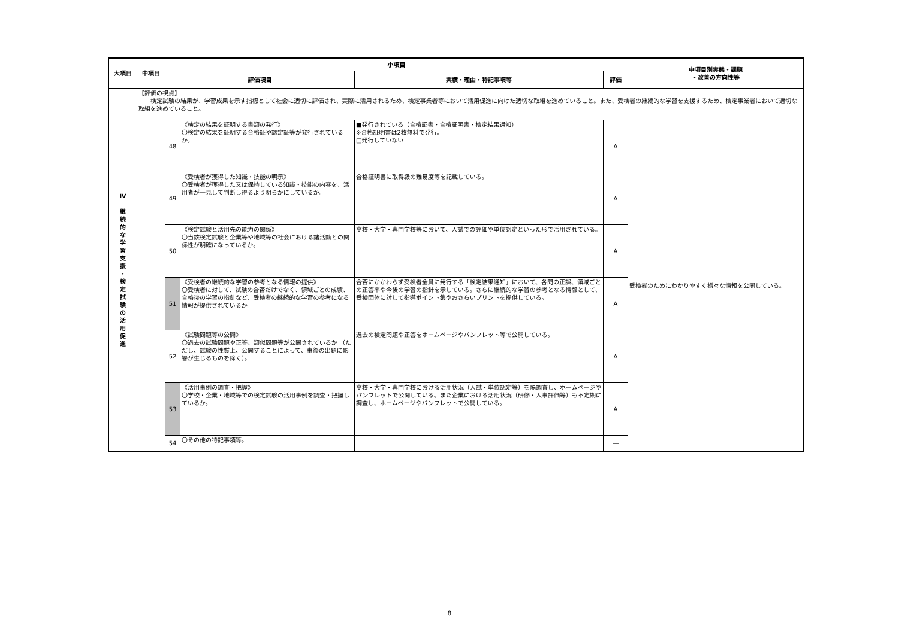| 大項目 | 中項目 | 小項目 | | | | 中項目別実態・課題 ・改善の方向性等 |
| --- | --- | --- | --- | --- | --- | --- |
| | | 評価項目 | | 実績・理由・特記事項等 | 評価 | |
| Ⅳ 継 続 的 な 学 習 支 援 ・ 検 定 試 験 の 活 用 促 進 | 【評価の視点】 検定試験の結果が、学習成果を示す指標として社会に適切に評価され、実際に活用されるため、検定事業者等において活用促進に向けた適切な取組を進めていること。また、受検者の継続的な学習を支援するため、検定事業者において適切な取組を進めていること。 | | | | | |
| | | 48 | 《検定の結果を証明する書類の発行》 〇検定の結果を証明する合格証や認定証等が発行されているか。 | ■発行されている（合格証書・合格証明書・検定結果通知） ※合格証明書は2枚無料で発行。 □発行していない | A | 受検者のためにわかりやすく様々な情報を公開している。 |
| | | 49 | 《受検者が獲得した知識・技能の明示》 〇受検者が獲得した又は保持している知識・技能の内容を、活用者が一見して判断し得るよう明らかにしているか。 | 合格証明書に取得級の難易度等を記載している。 | A | |
| | | 50 | 《検定試験と活用先の能力の関係》 〇当該検定試験と企業等や地域等の社会における諸活動との関係性が明確になっているか。 | 高校・大学・専門学校等において、入試での評価や単位認定といった形で活用されている。 | A | |
| | | 51 | 《受検者の継続的な学習の参考となる情報の提供》 〇受検者に対して、試験の合否だけでなく、領域ごとの成績、合格後の学習の指針など、受検者の継続的な学習の参考になる情報が提供されているか。 | 合否にかかわらず受検者全員に発行する「検定結果通知」において、各問の正誤、領域ごとの正答率や今後の学習の指針を示している。さらに継続的な学習の参考となる情報として、受検団体に対して指導ポイント集やおさらいプリントを提供している。 | A | |
| | | 52 | 《試験問題等の公開》 〇過去の試験問題や正答、類似問題等が公開されているか （ただし、試験の性質上、公開することによって、事後の出題に影響が生じるものを除く）。 | 過去の検定問題や正答をホームページやパンフレット等で公開している。 | A | |
| | | 53 | 《活用事例の調査・把握》 〇学校・企業・地域等での検定試験の活用事例を調査・把握しているか。 | 高校・大学・専門学校における活用状況（入試・単位認定等）を隔調査し、ホームページやパンフレットで公開している。また企業における活用状況（研修・人事評価等）も不定期に調査し、ホームページやパンフレットで公開している。 | A | |
| | | 54 | 〇その他の特記事項等。 | | ― | |
8